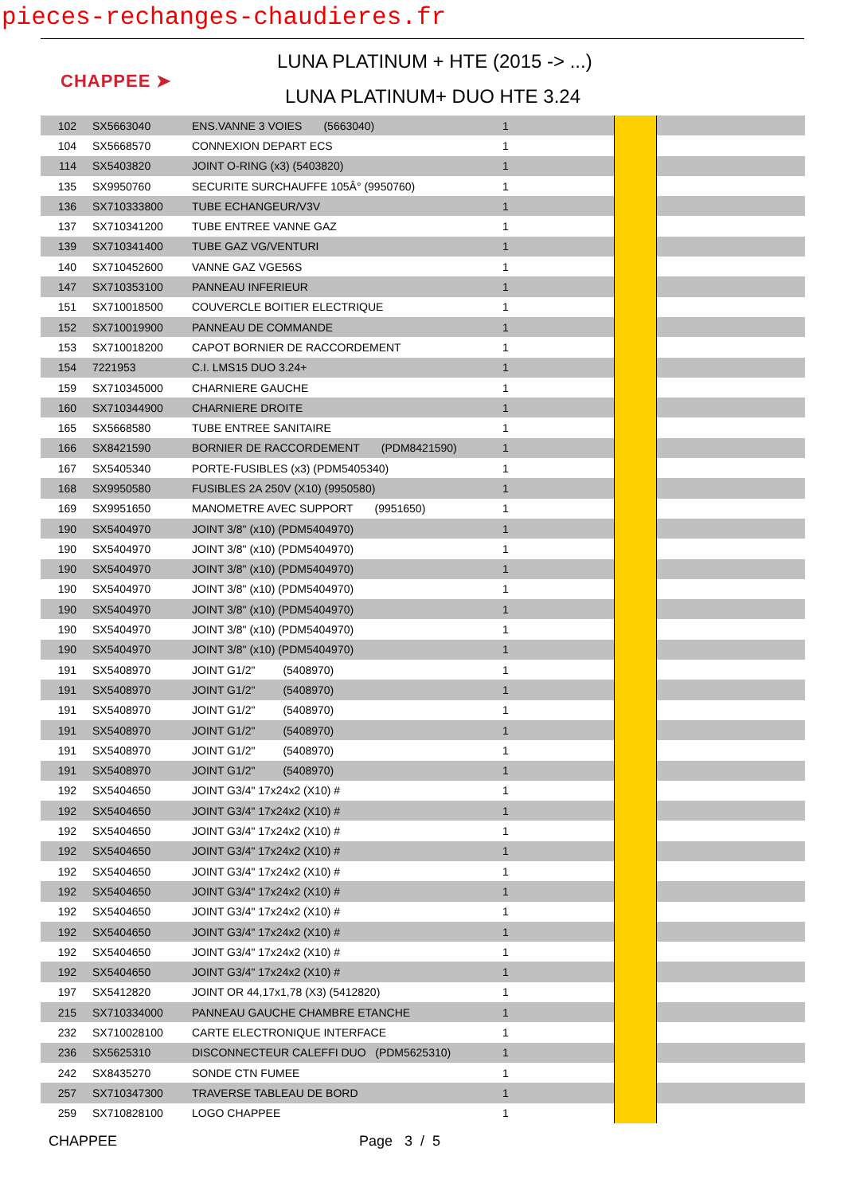pieces-rechanges-chaudieres.fr
CHAPPEE ➤
LUNA PLATINUM + HTE (2015 -> ...)
LUNA PLATINUM+ DUO HTE 3.24
| 102 | SX5663040 | ENS.VANNE 3 VOIES (5663040) | 1 | | |
| 104 | SX5668570 | CONNEXION DEPART ECS | 1 | | |
| 114 | SX5403820 | JOINT O-RING (x3) (5403820) | 1 | | |
| 135 | SX9950760 | SECURITE SURCHAUFFE 105Â° (9950760) | 1 | | |
| 136 | SX710333800 | TUBE ECHANGEUR/V3V | 1 | | |
| 137 | SX710341200 | TUBE ENTREE VANNE GAZ | 1 | | |
| 139 | SX710341400 | TUBE GAZ VG/VENTURI | 1 | | |
| 140 | SX710452600 | VANNE GAZ VGE56S | 1 | | |
| 147 | SX710353100 | PANNEAU INFERIEUR | 1 | | |
| 151 | SX710018500 | COUVERCLE BOITIER ELECTRIQUE | 1 | | |
| 152 | SX710019900 | PANNEAU DE COMMANDE | 1 | | |
| 153 | SX710018200 | CAPOT BORNIER DE RACCORDEMENT | 1 | | |
| 154 | 7221953 | C.I. LMS15 DUO 3.24+ | 1 | | |
| 159 | SX710345000 | CHARNIERE GAUCHE | 1 | | |
| 160 | SX710344900 | CHARNIERE DROITE | 1 | | |
| 165 | SX5668580 | TUBE ENTREE SANITAIRE | 1 | | |
| 166 | SX8421590 | BORNIER DE RACCORDEMENT (PDM8421590) | 1 | | |
| 167 | SX5405340 | PORTE-FUSIBLES (x3) (PDM5405340) | 1 | | |
| 168 | SX9950580 | FUSIBLES 2A 250V (X10) (9950580) | 1 | | |
| 169 | SX9951650 | MANOMETRE AVEC SUPPORT (9951650) | 1 | | |
| 190 | SX5404970 | JOINT 3/8" (x10) (PDM5404970) | 1 | | |
| 190 | SX5404970 | JOINT 3/8" (x10) (PDM5404970) | 1 | | |
| 190 | SX5404970 | JOINT 3/8" (x10) (PDM5404970) | 1 | | |
| 190 | SX5404970 | JOINT 3/8" (x10) (PDM5404970) | 1 | | |
| 190 | SX5404970 | JOINT 3/8" (x10) (PDM5404970) | 1 | | |
| 190 | SX5404970 | JOINT 3/8" (x10) (PDM5404970) | 1 | | |
| 190 | SX5404970 | JOINT 3/8" (x10) (PDM5404970) | 1 | | |
| 191 | SX5408970 | JOINT G1/2" (5408970) | 1 | | |
| 191 | SX5408970 | JOINT G1/2" (5408970) | 1 | | |
| 191 | SX5408970 | JOINT G1/2" (5408970) | 1 | | |
| 191 | SX5408970 | JOINT G1/2" (5408970) | 1 | | |
| 191 | SX5408970 | JOINT G1/2" (5408970) | 1 | | |
| 191 | SX5408970 | JOINT G1/2" (5408970) | 1 | | |
| 192 | SX5404650 | JOINT G3/4" 17x24x2 (X10) # | 1 | | |
| 192 | SX5404650 | JOINT G3/4" 17x24x2 (X10) # | 1 | | |
| 192 | SX5404650 | JOINT G3/4" 17x24x2 (X10) # | 1 | | |
| 192 | SX5404650 | JOINT G3/4" 17x24x2 (X10) # | 1 | | |
| 192 | SX5404650 | JOINT G3/4" 17x24x2 (X10) # | 1 | | |
| 192 | SX5404650 | JOINT G3/4" 17x24x2 (X10) # | 1 | | |
| 192 | SX5404650 | JOINT G3/4" 17x24x2 (X10) # | 1 | | |
| 192 | SX5404650 | JOINT G3/4" 17x24x2 (X10) # | 1 | | |
| 192 | SX5404650 | JOINT G3/4" 17x24x2 (X10) # | 1 | | |
| 192 | SX5404650 | JOINT G3/4" 17x24x2 (X10) # | 1 | | |
| 197 | SX5412820 | JOINT OR 44,17x1,78 (X3) (5412820) | 1 | | |
| 215 | SX710334000 | PANNEAU GAUCHE CHAMBRE ETANCHE | 1 | | |
| 232 | SX710028100 | CARTE ELECTRONIQUE INTERFACE | 1 | | |
| 236 | SX5625310 | DISCONNECTEUR CALEFFI DUO (PDM5625310) | 1 | | |
| 242 | SX8435270 | SONDE CTN FUMEE | 1 | | |
| 257 | SX710347300 | TRAVERSE TABLEAU DE BORD | 1 | | |
| 259 | SX710828100 | LOGO CHAPPEE | 1 | | |
CHAPPEE Page 3 / 5